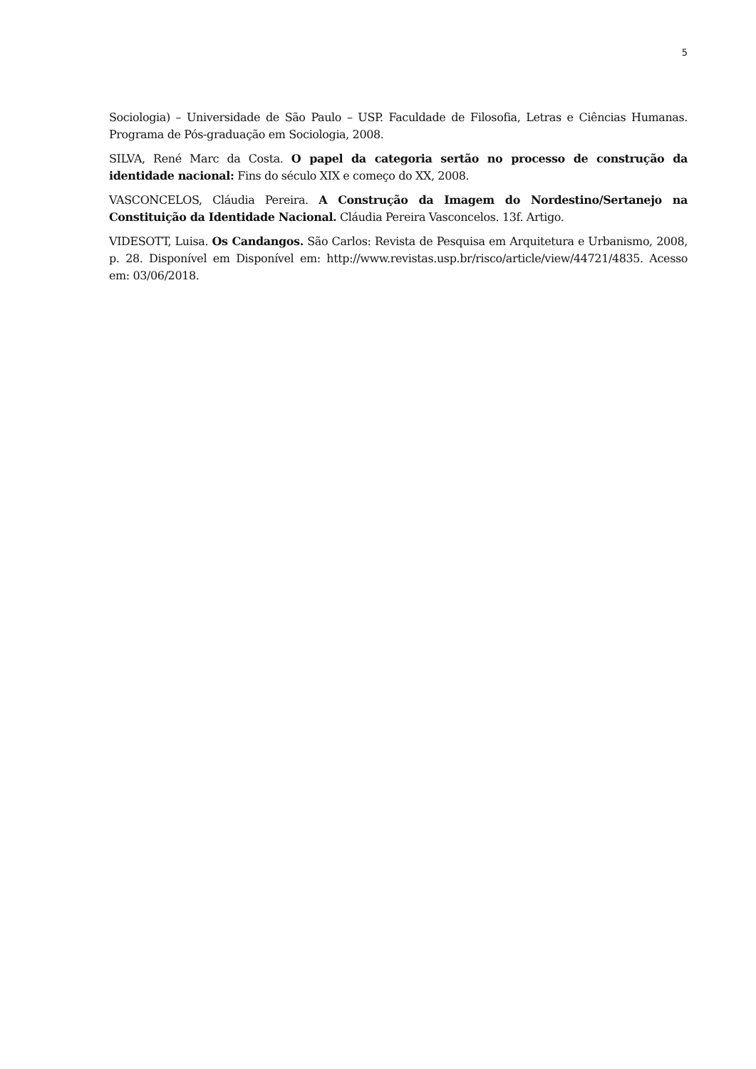5
Sociologia) – Universidade de São Paulo – USP. Faculdade de Filosofia, Letras e Ciências Humanas. Programa de Pós-graduação em Sociologia, 2008.
SILVA, René Marc da Costa. O papel da categoria sertão no processo de construção da identidade nacional: Fins do século XIX e começo do XX, 2008.
VASCONCELOS, Cláudia Pereira. A Construção da Imagem do Nordestino/Sertanejo na Constituição da Identidade Nacional. Cláudia Pereira Vasconcelos. 13f. Artigo.
VIDESOTT, Luisa. Os Candangos. São Carlos: Revista de Pesquisa em Arquitetura e Urbanismo, 2008, p. 28. Disponível em Disponível em: http://www.revistas.usp.br/risco/article/view/44721/4835. Acesso em: 03/06/2018.